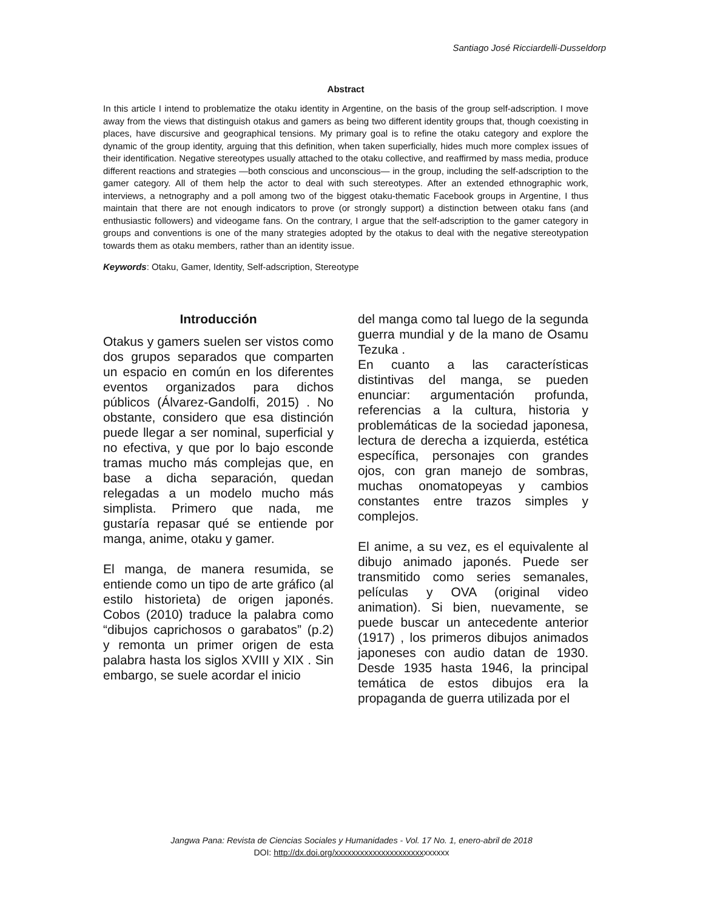Santiago José Ricciardelli-Dusseldorp
Abstract
In this article I intend to problematize the otaku identity in Argentine, on the basis of the group self-adscription. I move away from the views that distinguish otakus and gamers as being two different identity groups that, though coexisting in places, have discursive and geographical tensions. My primary goal is to refine the otaku category and explore the dynamic of the group identity, arguing that this definition, when taken superficially, hides much more complex issues of their identification. Negative stereotypes usually attached to the otaku collective, and reaffirmed by mass media, produce different reactions and strategies —both conscious and unconscious— in the group, including the self-adscription to the gamer category. All of them help the actor to deal with such stereotypes. After an extended ethnographic work, interviews, a netnography and a poll among two of the biggest otaku-thematic Facebook groups in Argentine, I thus maintain that there are not enough indicators to prove (or strongly support) a distinction between otaku fans (and enthusiastic followers) and videogame fans. On the contrary, I argue that the self-adscription to the gamer category in groups and conventions is one of the many strategies adopted by the otakus to deal with the negative stereotypation towards them as otaku members, rather than an identity issue.
Keywords: Otaku, Gamer, Identity, Self-adscription, Stereotype
Introducción
Otakus y gamers suelen ser vistos como dos grupos separados que comparten un espacio en común en los diferentes eventos organizados para dichos públicos (Álvarez-Gandolfi, 2015) . No obstante, considero que esa distinción puede llegar a ser nominal, superficial y no efectiva, y que por lo bajo esconde tramas mucho más complejas que, en base a dicha separación, quedan relegadas a un modelo mucho más simplista. Primero que nada, me gustaría repasar qué se entiende por manga, anime, otaku y gamer.
El manga, de manera resumida, se entiende como un tipo de arte gráfico (al estilo historieta) de origen japonés. Cobos (2010) traduce la palabra como “dibujos caprichosos o garabatos” (p.2) y remonta un primer origen de esta palabra hasta los siglos XVIII y XIX . Sin embargo, se suele acordar el inicio
del manga como tal luego de la segunda guerra mundial y de la mano de Osamu Tezuka .
En cuanto a las características distintivas del manga, se pueden enunciar: argumentación profunda, referencias a la cultura, historia y problemáticas de la sociedad japonesa, lectura de derecha a izquierda, estética específica, personajes con grandes ojos, con gran manejo de sombras, muchas onomatopeyas y cambios constantes entre trazos simples y complejos.
El anime, a su vez, es el equivalente al dibujo animado japonés. Puede ser transmitido como series semanales, películas y OVA (original video animation). Si bien, nuevamente, se puede buscar un antecedente anterior (1917) , los primeros dibujos animados japoneses con audio datan de 1930. Desde 1935 hasta 1946, la principal temática de estos dibujos era la propaganda de guerra utilizada por el
Jangwa Pana: Revista de Ciencias Sociales y Humanidades - Vol. 17 No. 1, enero-abril de 2018
DOI: http://dx.doi.org/xxxxxxxxxxxxxxxxxxxxxxxxxxx